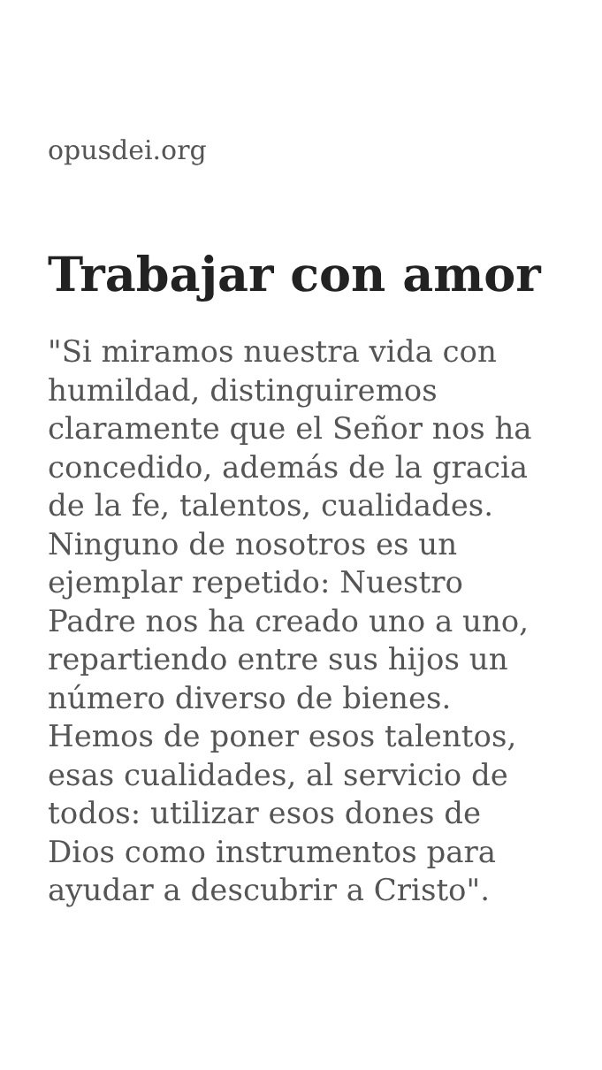opusdei.org
Trabajar con amor
"Si miramos nuestra vida con humildad, distinguiremos claramente que el Señor nos ha concedido, además de la gracia de la fe, talentos, cualidades. Ninguno de nosotros es un ejemplar repetido: Nuestro Padre nos ha creado uno a uno, repartiendo entre sus hijos un número diverso de bienes. Hemos de poner esos talentos, esas cualidades, al servicio de todos: utilizar esos dones de Dios como instrumentos para ayudar a descubrir a Cristo".